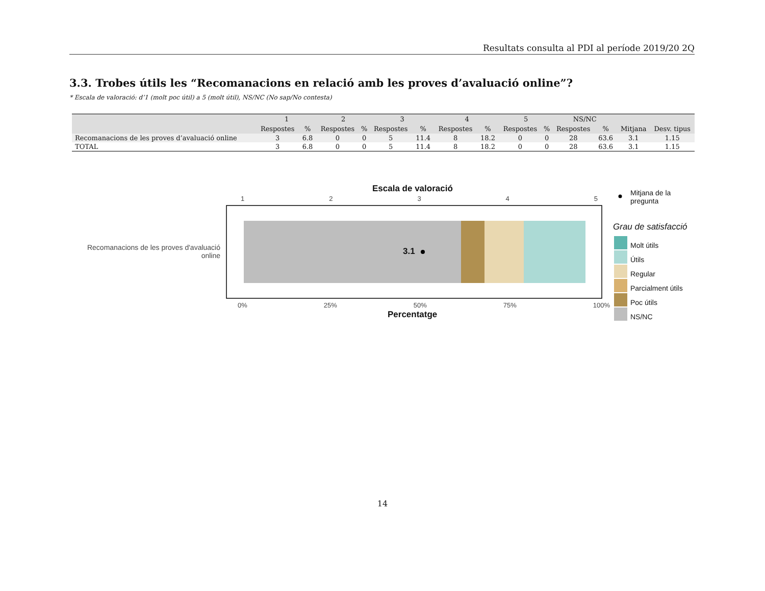Resultats consulta al PDI al període 2019/20 2Q
3.3. Trobes útils les “Recomanacions en relació amb les proves d’avaluació online”?
* Escala de valoració: d’1 (molt poc útil) a 5 (molt útil), NS/NC (No sap/No contesta)
| | 1 | | 2 | | 3 | | 4 | | 5 | | NS/NC | | | |
| --- | --- | --- | --- | --- | --- | --- | --- | --- | --- | --- | --- | --- | --- | --- |
| | Respostes | % | Respostes | % | Respostes | % | Respostes | % | Respostes | % | Respostes | % | Mitjana | Desv. tipus |
| Recomanacions de les proves d’avaluació online | 3 | 6.8 | 0 | 0 | 5 | 11.4 | 8 | 18.2 | 0 | 0 | 28 | 63.6 | 3.1 | 1.15 |
| TOTAL | 3 | 6.8 | 0 | 0 | 5 | 11.4 | 8 | 18.2 | 0 | 0 | 28 | 63.6 | 3.1 | 1.15 |
Escala de valoració
1 2 3 4 5
Recomanacions de les proves d'avaluació online
3.1
0% 25% 50% 75% 100%
Percentatge
Mitjana de la pregunta
Grau de satisfacció
Molt útils
Útils
Regular
Parcialment útils
Poc útils
NS/NC
14